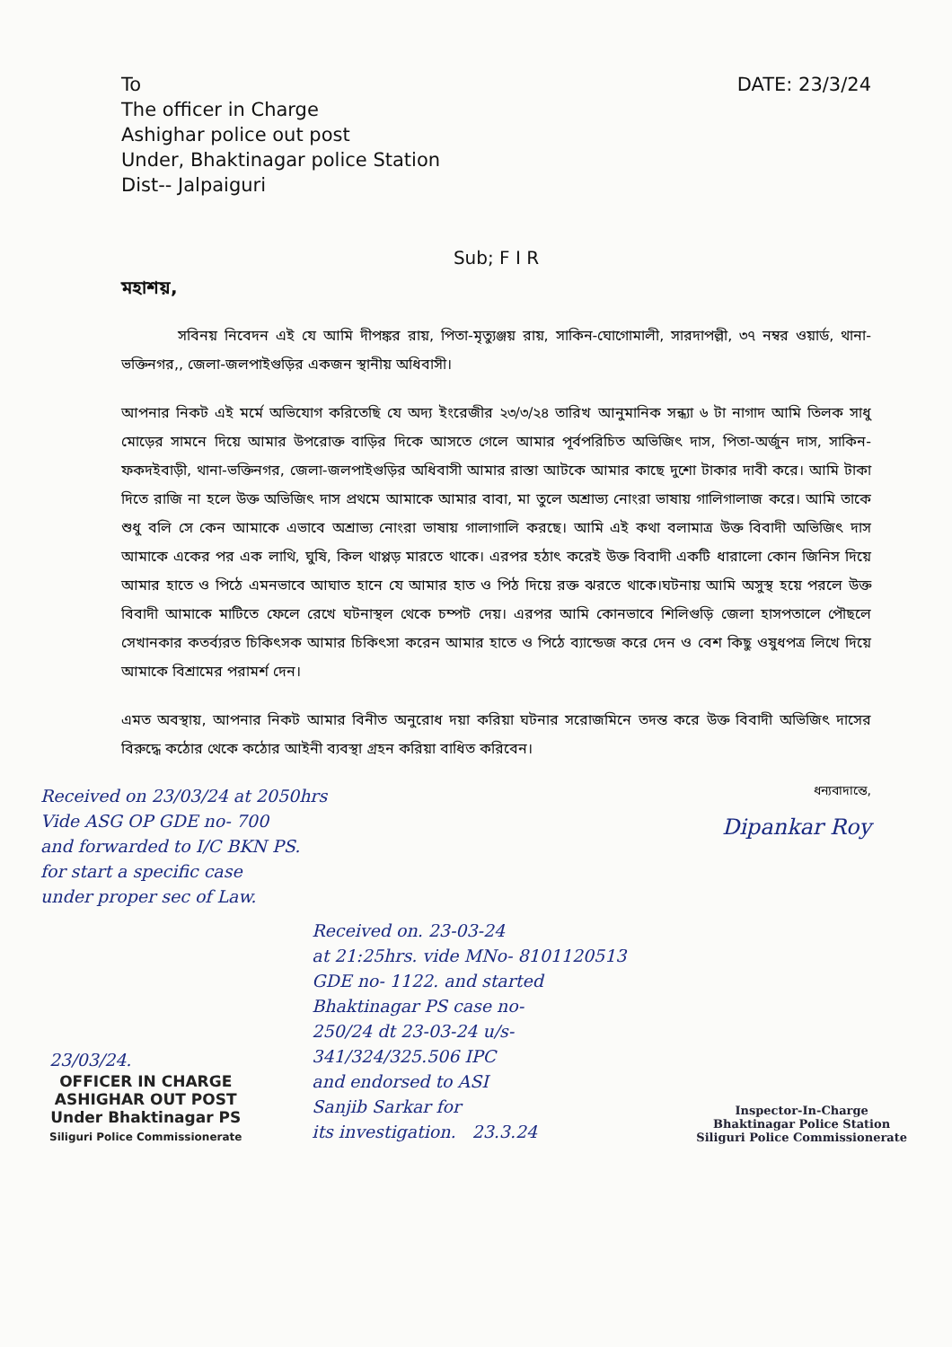To
The officer in Charge
Ashighar police out post
Under, Bhaktinagar police Station
Dist-- Jalpaiguri
DATE: 23/3/24
Sub; F I R
মহাশয়,
সবিনয় নিবেদন এই যে আমি দীপঙ্কর রায়, পিতা-মৃত্যুঞ্জয় রায়, সাকিন-ঘোগোমালী, সারদাপল্লী, ৩৭ নম্বর ওয়ার্ড, থানা-ভক্তিনগর,, জেলা-জলপাইগুড়ির একজন স্থানীয় অধিবাসী।
আপনার নিকট এই মর্মে অভিযোগ করিতেছি যে অদ্য ইংরেজীর ২৩/৩/২৪ তারিখ আনুমানিক সন্ধ্যা ৬ টা নাগাদ আমি তিলক সাধু মোড়ের সামনে দিয়ে আমার উপরোক্ত বাড়ির দিকে আসতে গেলে আমার পূর্বপরিচিত অভিজিৎ দাস, পিতা-অর্জুন দাস, সাকিন-ফকদইবাড়ী, থানা-ভক্তিনগর, জেলা-জলপাইগুড়ির অধিবাসী আমার রাস্তা আটকে আমার কাছে দুশো টাকার দাবী করে। আমি টাকা দিতে রাজি না হলে উক্ত অভিজিৎ দাস প্রথমে আমাকে আমার বাবা, মা তুলে অশ্রাভ্য নোংরা ভাষায় গালিগালাজ করে। আমি তাকে শুধু বলি সে কেন আমাকে এভাবে অশ্রাভ্য নোংরা ভাষায় গালাগালি করছে। আমি এই কথা বলামাত্র উক্ত বিবাদী অভিজিৎ দাস আমাকে একের পর এক লাথি, ঘুষি, কিল থাপ্পড় মারতে থাকে। এরপর হঠাৎ করেই উক্ত বিবাদী একটি ধারালো কোন জিনিস দিয়ে আমার হাতে ও পিঠে এমনভাবে আঘাত হানে যে আমার হাত ও পিঠ দিয়ে রক্ত ঝরতে থাকে।ঘটনায় আমি অসুস্থ হয়ে পরলে উক্ত বিবাদী আমাকে মাটিতে ফেলে রেখে ঘটনাস্থল থেকে চম্পট দেয়। এরপর আমি কোনভাবে শিলিগুড়ি জেলা হাসপতালে পৌছলে সেখানকার কতর্ব্যরত চিকিৎসক আমার চিকিৎসা করেন আমার হাতে ও পিঠে ব্যান্ডেজ করে দেন ও বেশ কিছু ওষুধপত্র লিখে দিয়ে আমাকে বিশ্রামের পরামর্শ দেন।
এমত অবস্থায়, আপনার নিকট আমার বিনীত অনুরোধ দয়া করিয়া ঘটনার সরোজমিনে তদন্ত করে উক্ত বিবাদী অভিজিৎ দাসের বিরুদ্ধে কঠোর থেকে কঠোর আইনী ব্যবস্থা গ্রহন করিয়া বাধিত করিবেন।
Received on 23/03/24 at 2050hrs
Vide ASG OP GDE no- 700
and forwarded to I/C BKN PS.
for start a specific case
under proper sec of Law.
ধন্যবাদান্তে,
Dipankar Roy
23/03/24.
OFFICER IN CHARGE
ASHIGHAR OUT POST
Under Bhaktinagar PS
Siliguri Police Commissionerate
Received on. 23-03-24
at 21:25hrs. vide MNo- 8101120513
GDE no- 1122. and started
Bhaktinagar PS case no-
250/24 dt 23-03-24 u/s-
341/324/325.506 IPC
and endorsed to ASI
Sanjib Sarkar for
its investigation. 23.3.24
Inspector-In-Charge
Bhaktinagar Police Station
Siliguri Police Commissionerate